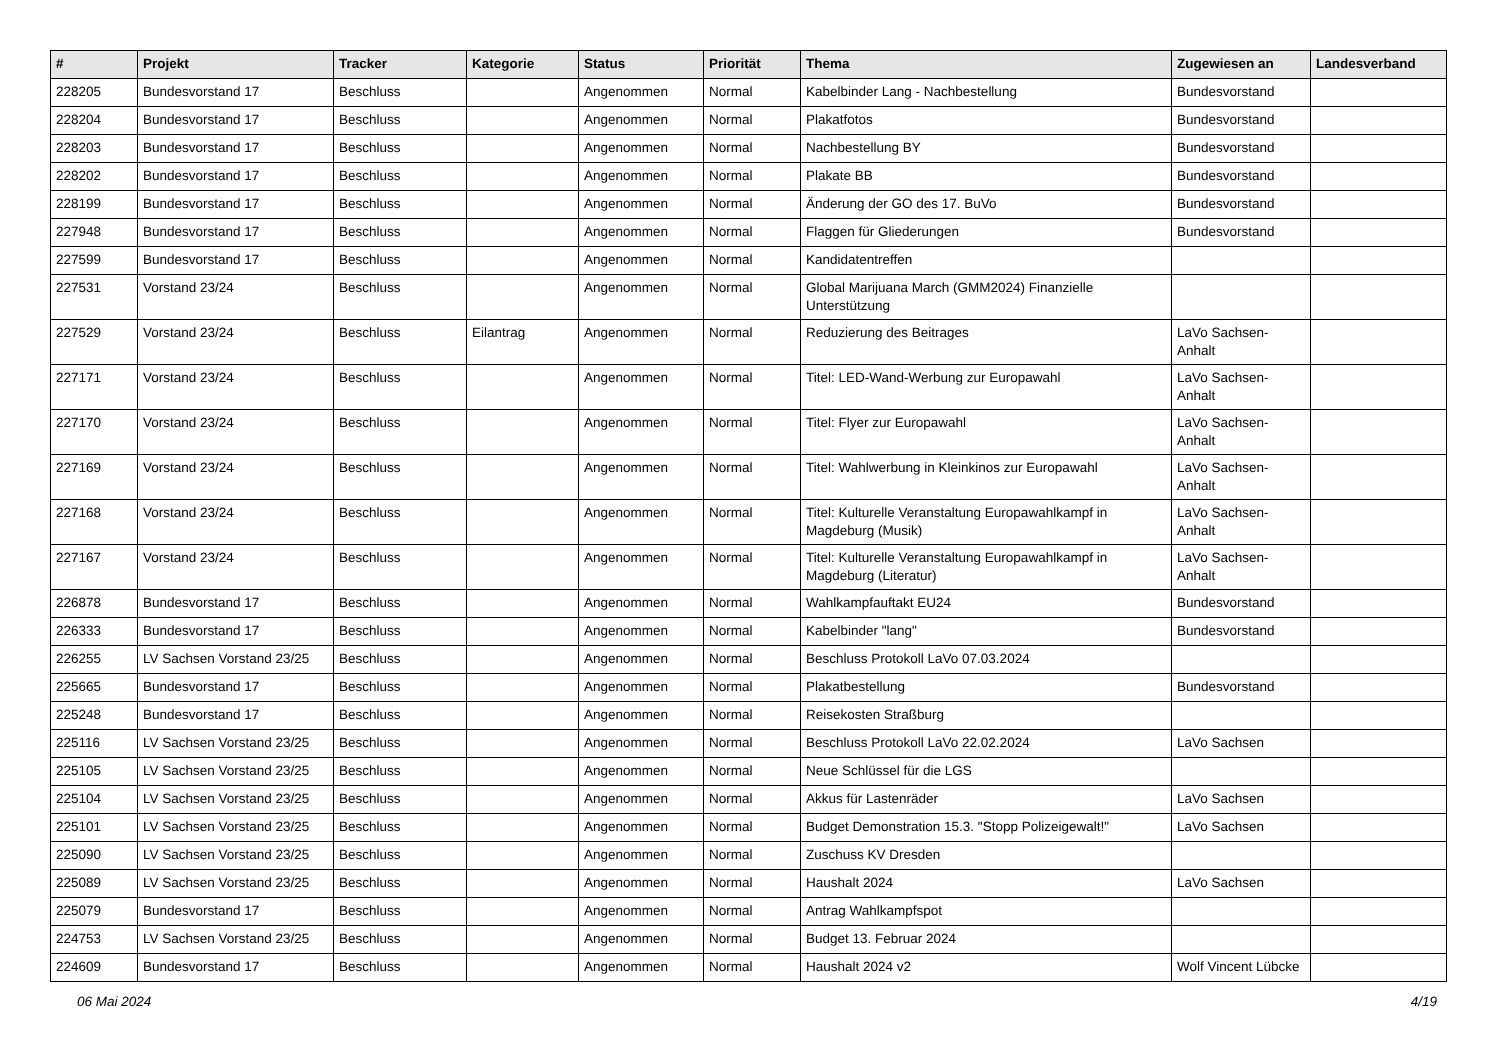| # | Projekt | Tracker | Kategorie | Status | Priorität | Thema | Zugewiesen an | Landesverband |
| --- | --- | --- | --- | --- | --- | --- | --- | --- |
| 228205 | Bundesvorstand 17 | Beschluss | | Angenommen | Normal | Kabelbinder Lang - Nachbestellung | Bundesvorstand | |
| 228204 | Bundesvorstand 17 | Beschluss | | Angenommen | Normal | Plakatfotos | Bundesvorstand | |
| 228203 | Bundesvorstand 17 | Beschluss | | Angenommen | Normal | Nachbestellung BY | Bundesvorstand | |
| 228202 | Bundesvorstand 17 | Beschluss | | Angenommen | Normal | Plakate BB | Bundesvorstand | |
| 228199 | Bundesvorstand 17 | Beschluss | | Angenommen | Normal | Änderung der GO des 17. BuVo | Bundesvorstand | |
| 227948 | Bundesvorstand 17 | Beschluss | | Angenommen | Normal | Flaggen für Gliederungen | Bundesvorstand | |
| 227599 | Bundesvorstand 17 | Beschluss | | Angenommen | Normal | Kandidatentreffen | | |
| 227531 | Vorstand 23/24 | Beschluss | | Angenommen | Normal | Global Marijuana March (GMM2024) Finanzielle Unterstützung | | |
| 227529 | Vorstand 23/24 | Beschluss | Eilantrag | Angenommen | Normal | Reduzierung des Beitrages | LaVo Sachsen-Anhalt | |
| 227171 | Vorstand 23/24 | Beschluss | | Angenommen | Normal | Titel: LED-Wand-Werbung zur Europawahl | LaVo Sachsen-Anhalt | |
| 227170 | Vorstand 23/24 | Beschluss | | Angenommen | Normal | Titel: Flyer zur Europawahl | LaVo Sachsen-Anhalt | |
| 227169 | Vorstand 23/24 | Beschluss | | Angenommen | Normal | Titel: Wahlwerbung in Kleinkinos zur Europawahl | LaVo Sachsen-Anhalt | |
| 227168 | Vorstand 23/24 | Beschluss | | Angenommen | Normal | Titel: Kulturelle Veranstaltung Europawahlkampf in Magdeburg (Musik) | LaVo Sachsen-Anhalt | |
| 227167 | Vorstand 23/24 | Beschluss | | Angenommen | Normal | Titel: Kulturelle Veranstaltung Europawahlkampf in Magdeburg (Literatur) | LaVo Sachsen-Anhalt | |
| 226878 | Bundesvorstand 17 | Beschluss | | Angenommen | Normal | Wahlkampfauftakt EU24 | Bundesvorstand | |
| 226333 | Bundesvorstand 17 | Beschluss | | Angenommen | Normal | Kabelbinder "lang" | Bundesvorstand | |
| 226255 | LV Sachsen Vorstand 23/25 | Beschluss | | Angenommen | Normal | Beschluss Protokoll LaVo 07.03.2024 | | |
| 225665 | Bundesvorstand 17 | Beschluss | | Angenommen | Normal | Plakatbestellung | Bundesvorstand | |
| 225248 | Bundesvorstand 17 | Beschluss | | Angenommen | Normal | Reisekosten Straßburg | | |
| 225116 | LV Sachsen Vorstand 23/25 | Beschluss | | Angenommen | Normal | Beschluss Protokoll LaVo 22.02.2024 | LaVo Sachsen | |
| 225105 | LV Sachsen Vorstand 23/25 | Beschluss | | Angenommen | Normal | Neue Schlüssel für die LGS | | |
| 225104 | LV Sachsen Vorstand 23/25 | Beschluss | | Angenommen | Normal | Akkus für Lastenräder | LaVo Sachsen | |
| 225101 | LV Sachsen Vorstand 23/25 | Beschluss | | Angenommen | Normal | Budget Demonstration 15.3. "Stopp Polizeigewalt!" | LaVo Sachsen | |
| 225090 | LV Sachsen Vorstand 23/25 | Beschluss | | Angenommen | Normal | Zuschuss KV Dresden | | |
| 225089 | LV Sachsen Vorstand 23/25 | Beschluss | | Angenommen | Normal | Haushalt 2024 | LaVo Sachsen | |
| 225079 | Bundesvorstand 17 | Beschluss | | Angenommen | Normal | Antrag Wahlkampfspot | | |
| 224753 | LV Sachsen Vorstand 23/25 | Beschluss | | Angenommen | Normal | Budget 13. Februar 2024 | | |
| 224609 | Bundesvorstand 17 | Beschluss | | Angenommen | Normal | Haushalt 2024 v2 | Wolf Vincent Lübcke | |
06 Mai 2024 4/19